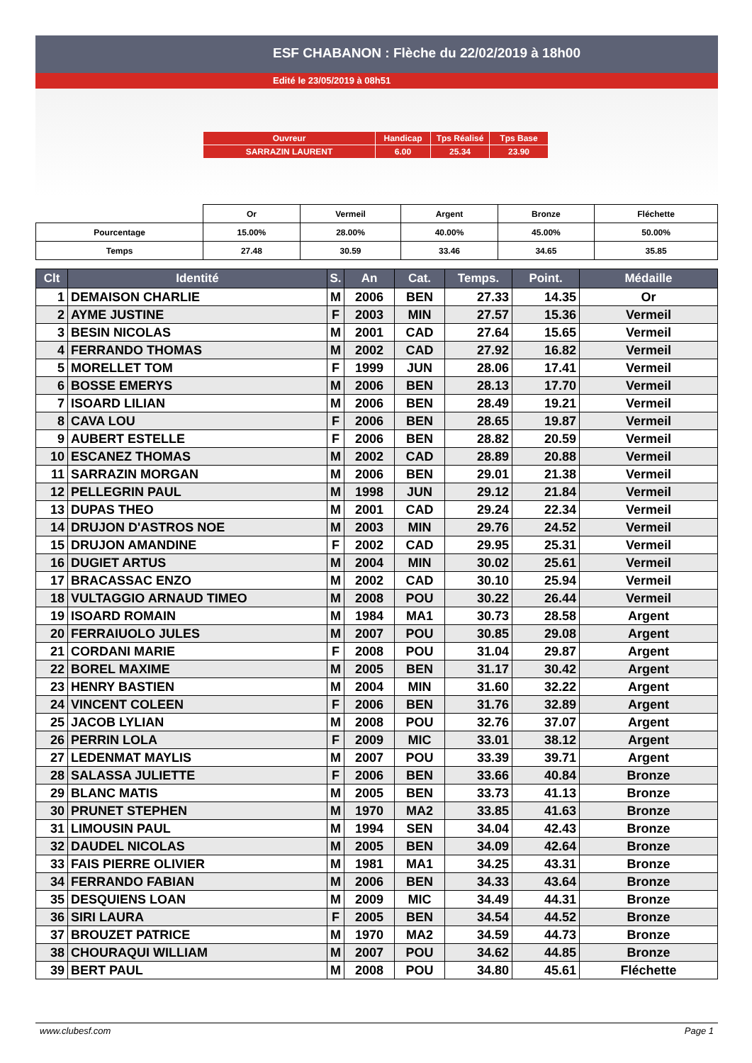ESF CHABANON : Flèche du 22/02/2019 à 18h00
Edité le 23/05/2019 à 08h51
| Ouvreur | Handicap | Tps Réalisé | Tps Base |
| SARRAZIN LAURENT | 6.00 | 25.34 | 23.90 |
| | Or | Vermeil | Argent | Bronze | Fléchette |
| Pourcentage | 15.00% | 28.00% | 40.00% | 45.00% | 50.00% |
| Temps | 27.48 | 30.59 | 33.46 | 34.65 | 35.85 |
| Clt | Identité | S. | An | Cat. | Temps. | Point. | Médaille |
| --- | --- | --- | --- | --- | --- | --- | --- |
| 1 | DEMAISON CHARLIE | M | 2006 | BEN | 27.33 | 14.35 | Or |
| 2 | AYME JUSTINE | F | 2003 | MIN | 27.57 | 15.36 | Vermeil |
| 3 | BESIN NICOLAS | M | 2001 | CAD | 27.64 | 15.65 | Vermeil |
| 4 | FERRANDO THOMAS | M | 2002 | CAD | 27.92 | 16.82 | Vermeil |
| 5 | MORELLET TOM | F | 1999 | JUN | 28.06 | 17.41 | Vermeil |
| 6 | BOSSE EMERYS | M | 2006 | BEN | 28.13 | 17.70 | Vermeil |
| 7 | ISOARD LILIAN | M | 2006 | BEN | 28.49 | 19.21 | Vermeil |
| 8 | CAVA LOU | F | 2006 | BEN | 28.65 | 19.87 | Vermeil |
| 9 | AUBERT ESTELLE | F | 2006 | BEN | 28.82 | 20.59 | Vermeil |
| 10 | ESCANEZ THOMAS | M | 2002 | CAD | 28.89 | 20.88 | Vermeil |
| 11 | SARRAZIN MORGAN | M | 2006 | BEN | 29.01 | 21.38 | Vermeil |
| 12 | PELLEGRIN PAUL | M | 1998 | JUN | 29.12 | 21.84 | Vermeil |
| 13 | DUPAS THEO | M | 2001 | CAD | 29.24 | 22.34 | Vermeil |
| 14 | DRUJON D'ASTROS NOE | M | 2003 | MIN | 29.76 | 24.52 | Vermeil |
| 15 | DRUJON AMANDINE | F | 2002 | CAD | 29.95 | 25.31 | Vermeil |
| 16 | DUGIET ARTUS | M | 2004 | MIN | 30.02 | 25.61 | Vermeil |
| 17 | BRACASSAC ENZO | M | 2002 | CAD | 30.10 | 25.94 | Vermeil |
| 18 | VULTAGGIO ARNAUD TIMEO | M | 2008 | POU | 30.22 | 26.44 | Vermeil |
| 19 | ISOARD ROMAIN | M | 1984 | MA1 | 30.73 | 28.58 | Argent |
| 20 | FERRAIUOLO JULES | M | 2007 | POU | 30.85 | 29.08 | Argent |
| 21 | CORDANI MARIE | F | 2008 | POU | 31.04 | 29.87 | Argent |
| 22 | BOREL MAXIME | M | 2005 | BEN | 31.17 | 30.42 | Argent |
| 23 | HENRY BASTIEN | M | 2004 | MIN | 31.60 | 32.22 | Argent |
| 24 | VINCENT COLEEN | F | 2006 | BEN | 31.76 | 32.89 | Argent |
| 25 | JACOB LYLIAN | M | 2008 | POU | 32.76 | 37.07 | Argent |
| 26 | PERRIN LOLA | F | 2009 | MIC | 33.01 | 38.12 | Argent |
| 27 | LEDENMAT MAYLIS | M | 2007 | POU | 33.39 | 39.71 | Argent |
| 28 | SALASSA JULIETTE | F | 2006 | BEN | 33.66 | 40.84 | Bronze |
| 29 | BLANC MATIS | M | 2005 | BEN | 33.73 | 41.13 | Bronze |
| 30 | PRUNET STEPHEN | M | 1970 | MA2 | 33.85 | 41.63 | Bronze |
| 31 | LIMOUSIN PAUL | M | 1994 | SEN | 34.04 | 42.43 | Bronze |
| 32 | DAUDEL NICOLAS | M | 2005 | BEN | 34.09 | 42.64 | Bronze |
| 33 | FAIS PIERRE OLIVIER | M | 1981 | MA1 | 34.25 | 43.31 | Bronze |
| 34 | FERRANDO FABIAN | M | 2006 | BEN | 34.33 | 43.64 | Bronze |
| 35 | DESQUIENS LOAN | M | 2009 | MIC | 34.49 | 44.31 | Bronze |
| 36 | SIRI LAURA | F | 2005 | BEN | 34.54 | 44.52 | Bronze |
| 37 | BROUZET PATRICE | M | 1970 | MA2 | 34.59 | 44.73 | Bronze |
| 38 | CHOURAQUI WILLIAM | M | 2007 | POU | 34.62 | 44.85 | Bronze |
| 39 | BERT PAUL | M | 2008 | POU | 34.80 | 45.61 | Fléchette |
www.clubesf.com Page 1